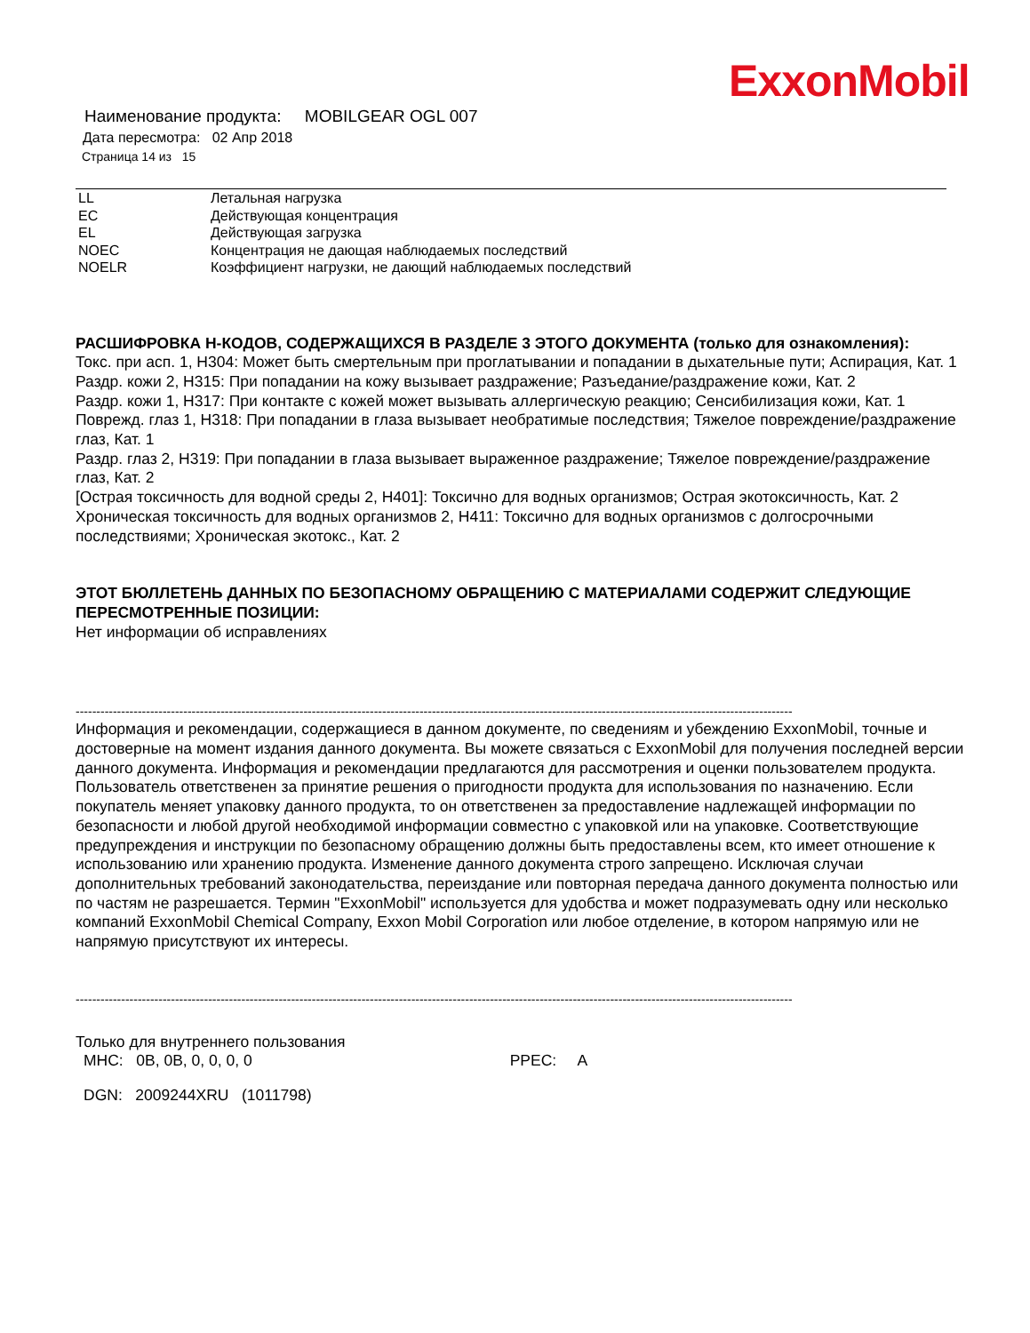ExxonMobil
Наименование продукта: MOBILGEAR OGL 007
Дата пересмотра: 02 Апр 2018
Страница 14 из 15
| LL | Летальная нагрузка |
| EC | Действующая концентрация |
| EL | Действующая загрузка |
| NOEC | Концентрация не дающая наблюдаемых последствий |
| NOELR | Коэффициент нагрузки, не дающий наблюдаемых последствий |
РАСШИФРОВКА H-КОДОВ, СОДЕРЖАЩИХСЯ В РАЗДЕЛЕ 3 ЭТОГО ДОКУМЕНТА (только для ознакомления):
Токс. при асп. 1, H304: Может быть смертельным при проглатывании и попадании в дыхательные пути; Аспирация, Кат. 1
Раздр. кожи 2, H315: При попадании на кожу вызывает раздражение; Разъедание/раздражение кожи, Кат. 2
Раздр. кожи 1, H317: При контакте с кожей может вызывать аллергическую реакцию; Сенсибилизация кожи, Кат. 1
Поврежд. глаз 1, H318: При попадании в глаза вызывает необратимые последствия; Тяжелое повреждение/раздражение глаз, Кат. 1
Раздр. глаз 2, H319: При попадании в глаза вызывает выраженное раздражение; Тяжелое повреждение/раздражение глаз, Кат. 2
[Острая токсичность для водной среды 2, H401]: Токсично для водных организмов; Острая экотоксичность, Кат. 2
Хроническая токсичность для водных организмов 2, H411: Токсично для водных организмов с долгосрочными последствиями; Хроническая экотокс., Кат. 2
ЭТОТ БЮЛЛЕТЕНЬ ДАННЫХ ПО БЕЗОПАСНОМУ ОБРАЩЕНИЮ С МАТЕРИАЛАМИ СОДЕРЖИТ СЛЕДУЮЩИЕ ПЕРЕСМОТРЕННЫЕ ПОЗИЦИИ:
Нет информации об исправлениях
-----------------------------------------------------------------------------------------------------------------------------------------------------------------------------
Информация и рекомендации, содержащиеся в данном документе, по сведениям и убеждению ExxonMobil, точные и достоверные на момент издания данного документа. Вы можете связаться с ExxonMobil для получения последней версии данного документа. Информация и рекомендации предлагаются для рассмотрения и оценки пользователем продукта. Пользователь ответственен за принятие решения о пригодности продукта для использования по назначению. Если покупатель меняет упаковку данного продукта, то он ответственен за предоставление надлежащей информации по безопасности и любой другой необходимой информации совместно с упаковкой или на упаковке. Соответствующие предупреждения и инструкции по безопасному обращению должны быть предоставлены всем, кто имеет отношение к использованию или хранению продукта. Изменение данного документа строго запрещено. Исключая случаи дополнительных требований законодательства, переиздание или повторная передача данного документа полностью или по частям не разрешается. Термин "ExxonMobil" используется для удобства и может подразумевать одну или несколько компаний ExxonMobil Chemical Company, Exxon Mobil Corporation или любое отделение, в котором напрямую или не напрямую присутствуют их интересы.
-----------------------------------------------------------------------------------------------------------------------------------------------------------------------------
Только для внутреннего пользования
MHC: 0B, 0B, 0, 0, 0, 0 PPEC: A
DGN: 2009244XRU (1011798)